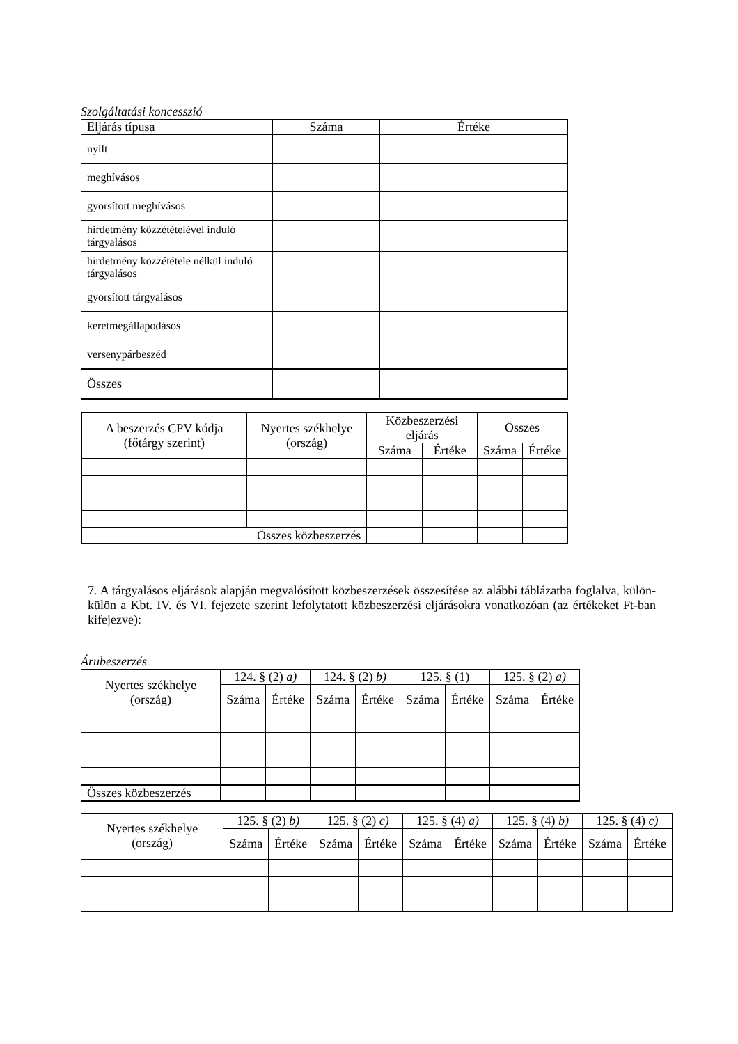Szolgáltatási koncesszió
| Eljárás típusa | Száma | Értéke |
| nyílt | | |
| meghívásos | | |
| gyorsított meghívásos | | |
| hirdetmény közzétételével induló tárgyalásos | | |
| hirdetmény közzététele nélkül induló tárgyalásos | | |
| gyorsított tárgyalásos | | |
| keretmegállapodásos | | |
| versenypárbeszéd | | |
| Összes | | |
| A beszerzés CPV kódja (főtárgy szerint) | Nyertes székhelye (ország) | Közbeszerzési eljárás | | Összes | |
| | | Száma | Értéke | Száma | Értéke |
| Összes közbeszerzés | | | | | |
7. A tárgyalásos eljárások alapján megvalósított közbeszerzések összesítése az alábbi táblázatba foglalva, külön-külön a Kbt. IV. és VI. fejezete szerint lefolytatott közbeszerzési eljárásokra vonatkozóan (az értékeket Ft-ban kifejezve):
Árubeszerzés
| Nyertes székhelye (ország) | 124. § (2) a) | | 124. § (2) b) | | 125. § (1) | | 125. § (2) a) | |
| | Száma | Értéke | Száma | Értéke | Száma | Értéke | Száma | Értéke |
| Összes közbeszerzés | | | | | | | | |
| Nyertes székhelye (ország) | 125. § (2) b) | | 125. § (2) c) | | 125. § (4) a) | | 125. § (4) b) | | 125. § (4) c) | |
| | Száma | Értéke | Száma | Értéke | Száma | Értéke | Száma | Értéke | Száma | Értéke |